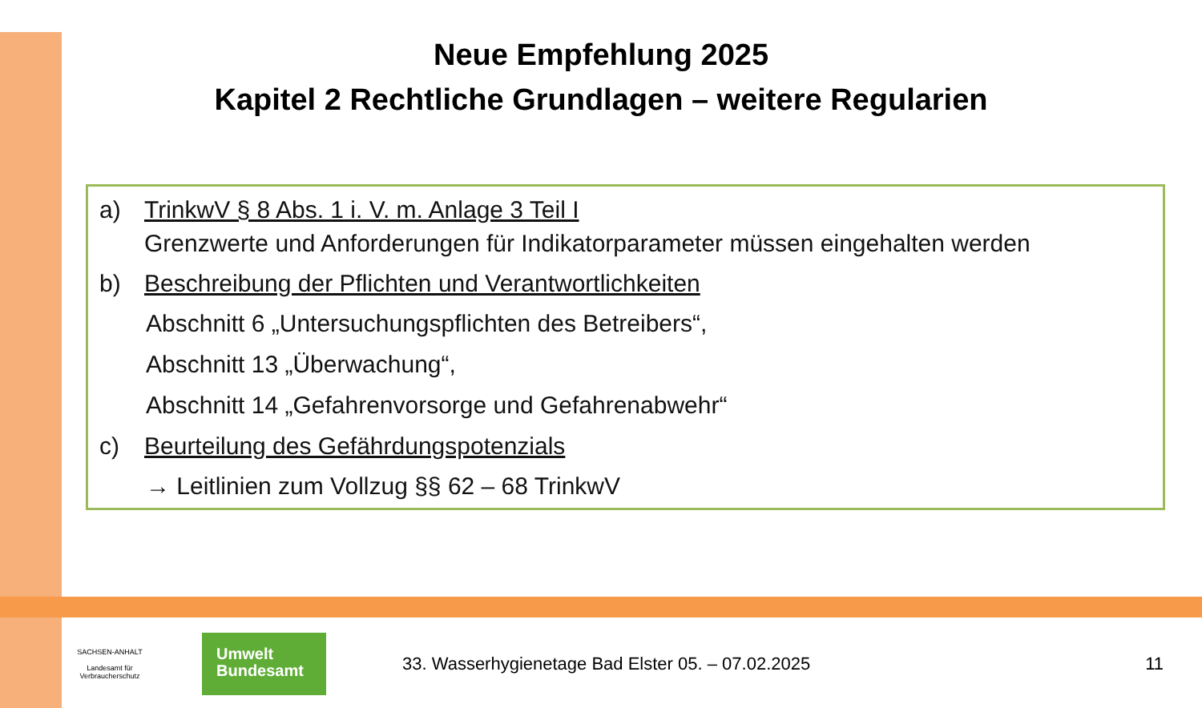Neue Empfehlung 2025
Kapitel 2 Rechtliche Grundlagen – weitere Regularien
a) TrinkwV § 8 Abs. 1 i. V. m. Anlage 3 Teil I
Grenzwerte und Anforderungen für Indikatorparameter müssen eingehalten werden
b) Beschreibung der Pflichten und Verantwortlichkeiten
Abschnitt 6 „Untersuchungspflichten des Betreibers“,
Abschnitt 13 „Überwachung“,
Abschnitt 14 „Gefahrenvorsorge und Gefahrenabwehr“
c) Beurteilung des Gefährdungspotenzials
→ Leitlinien zum Vollzug §§ 62 – 68 TrinkwV
SACHSEN-ANHALT
Landesamt für
Verbraucherschutz
Umwelt
Bundesamt
33. Wasserhygienetage Bad Elster 05. – 07.02.2025
11